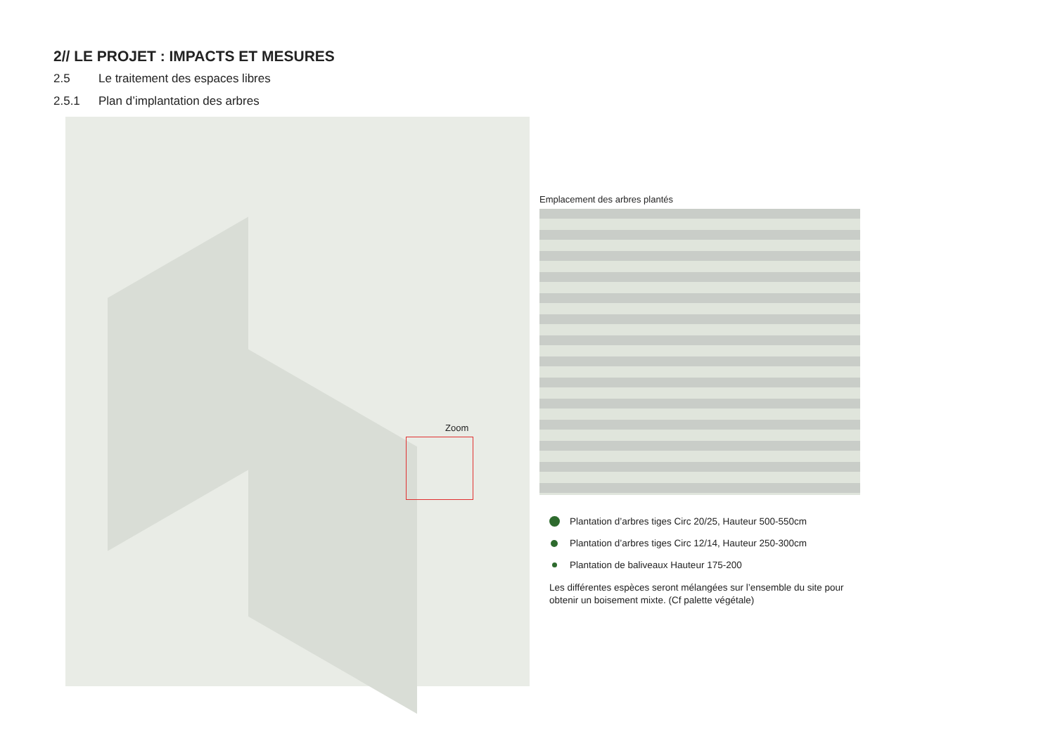2// LE PROJET : IMPACTS ET MESURES
2.5 Le traitement des espaces libres
2.5.1 Plan d’implantation des arbres
Zoom
Emplacement des arbres plantés
Plantation d’arbres tiges Circ 20/25, Hauteur 500-550cm
Plantation d’arbres tiges Circ 12/14, Hauteur 250-300cm
Plantation de baliveaux Hauteur 175-200
Les différentes espèces seront mélangées sur l’ensemble du site pour obtenir un boisement mixte. (Cf palette végétale)